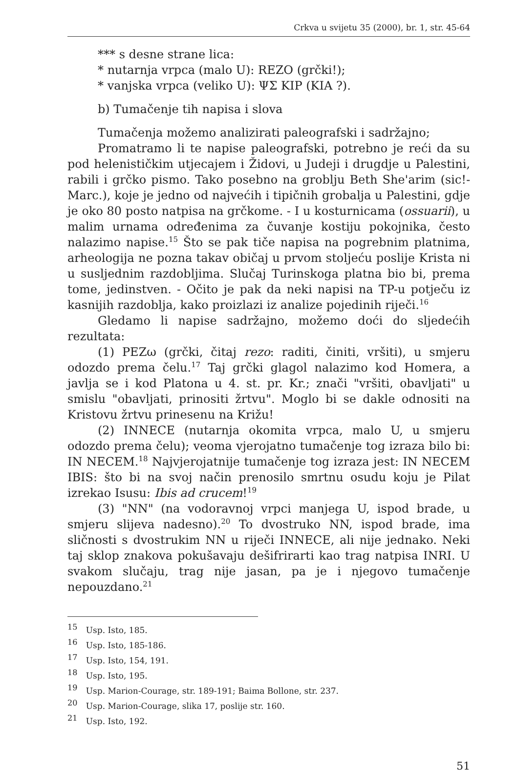Crkva u svijetu 35 (2000), br. 1, str. 45-64
*** s desne strane lica:
* nutarnja vrpca (malo U): REZO (grčki!);
* vanjska vrpca (veliko U): ΨΣ KIP (KIA ?).
b) Tumačenje tih napisa i slova
Tumačenja možemo analizirati paleografski i sadržajno;
Promatramo li te napise paleografski, potrebno je reći da su pod helenističkim utjecajem i Židovi, u Judeji i drugdje u Palestini, rabili i grčko pismo. Tako posebno na groblju Beth She'arim (sic!-Marc.), koje je jedno od najvećih i tipičnih grobalja u Palestini, gdje je oko 80 posto natpisa na grčkome. - I u kosturnicama (ossuarii), u malim urnama određenima za čuvanje kostiju pokojnika, često nalazimo napise.<sup>15</sup> Što se pak tiče napisa na pogrebnim platnima, arheologija ne pozna takav običaj u prvom stoljeću poslije Krista ni u susljednim razdobljima. Slučaj Turinskoga platna bio bi, prema tome, jedinstven. - Očito je pak da neki napisi na TP-u potječu iz kasnijih razdoblja, kako proizlazi iz analize pojedinih riječi.<sup>16</sup>
Gledamo li napise sadržajno, možemo doći do sljedećih rezultata:
(1) PEZω (grčki, čitaj rezo: raditi, činiti, vršiti), u smjeru odozdo prema čelu.<sup>17</sup> Taj grčki glagol nalazimo kod Homera, a javlja se i kod Platona u 4. st. pr. Kr.; znači "vršiti, obavljati" u smislu "obavljati, prinositi žrtvu". Moglo bi se dakle odnositi na Kristovu žrtvu prinesenu na Križu!
(2) INNECE (nutarnja okomita vrpca, malo U, u smjeru odozdo prema čelu); veoma vjerojatno tumačenje tog izraza bilo bi: IN NECEM.<sup>18</sup> Najvjerojatnije tumačenje tog izraza jest: IN NECEM IBIS: što bi na svoj način prenosilo smrtnu osudu koju je Pilat izrekao Isusu: Ibis ad crucem!<sup>19</sup>
(3) "NN" (na vodoravnoj vrpci manjega U, ispod brade, u smjeru slijeva nadesno).<sup>20</sup> To dvostruko NN, ispod brade, ima sličnosti s dvostrukim NN u riječi INNECE, ali nije jednako. Neki taj sklop znakova pokušavaju dešifrirarti kao trag natpisa INRI. U svakom slučaju, trag nije jasan, pa je i njegovo tumačenje nepouzdano.<sup>21</sup>
<sup>15</sup> Usp. Isto, 185.
<sup>16</sup> Usp. Isto, 185-186.
<sup>17</sup> Usp. Isto, 154, 191.
<sup>18</sup> Usp. Isto, 195.
<sup>19</sup> Usp. Marion-Courage, str. 189-191; Baima Bollone, str. 237.
<sup>20</sup> Usp. Marion-Courage, slika 17, poslije str. 160.
<sup>21</sup> Usp. Isto, 192.
51